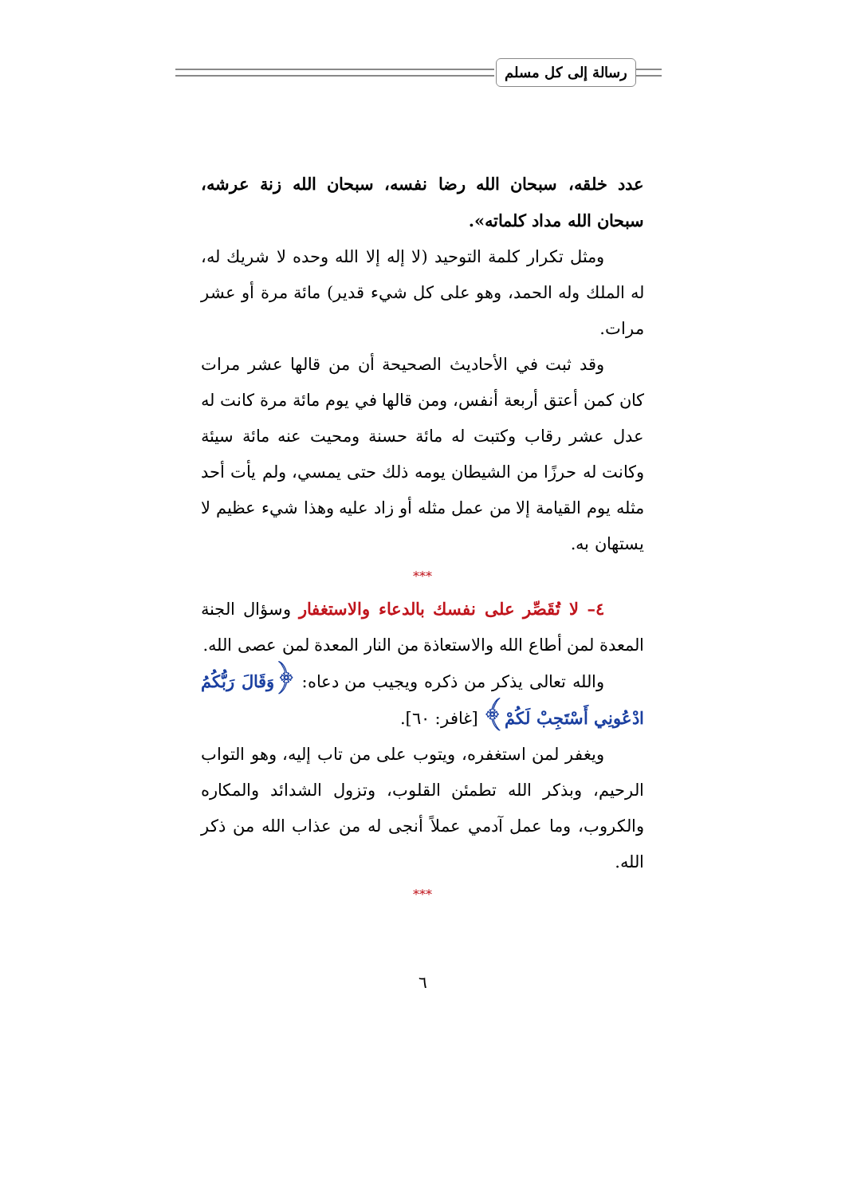رسالة إلى كل مسلم
عدد خلقه، سبحان الله رضا نفسه، سبحان الله زنة عرشه، سبحان الله مداد كلماته».
ومثل تكرار كلمة التوحيد (لا إله إلا الله وحده لا شريك له، له الملك وله الحمد، وهو على كل شيء قدير) مائة مرة أو عشر مرات.
وقد ثبت في الأحاديث الصحيحة أن من قالها عشر مرات كان كمن أعتق أربعة أنفس، ومن قالها في يوم مائة مرة كانت له عدل عشر رقاب وكتبت له مائة حسنة ومحيت عنه مائة سيئة وكانت له حرزًا من الشيطان يومه ذلك حتى يمسي، ولم يأت أحد مثله يوم القيامة إلا من عمل مثله أو زاد عليه وهذا شيء عظيم لا يستهان به.
***
٤– لا تُقَصِّر على نفسك بالدعاء والاستغفار وسؤال الجنة المعدة لمن أطاع الله والاستعاذة من النار المعدة لمن عصى الله.
والله تعالى يذكر من ذكره ويجيب من دعاه: ﴿وَقَالَ رَبُّكُمُ ادْعُونِي أَسْتَجِبْ لَكُمْ﴾ [غافر: ٦٠].
ويغفر لمن استغفره، ويتوب على من تاب إليه، وهو التواب الرحيم، وبذكر الله تطمئن القلوب، وتزول الشدائد والمكاره والكروب، وما عمل آدمي عملاً أنجى له من عذاب الله من ذكر الله.
***
٦